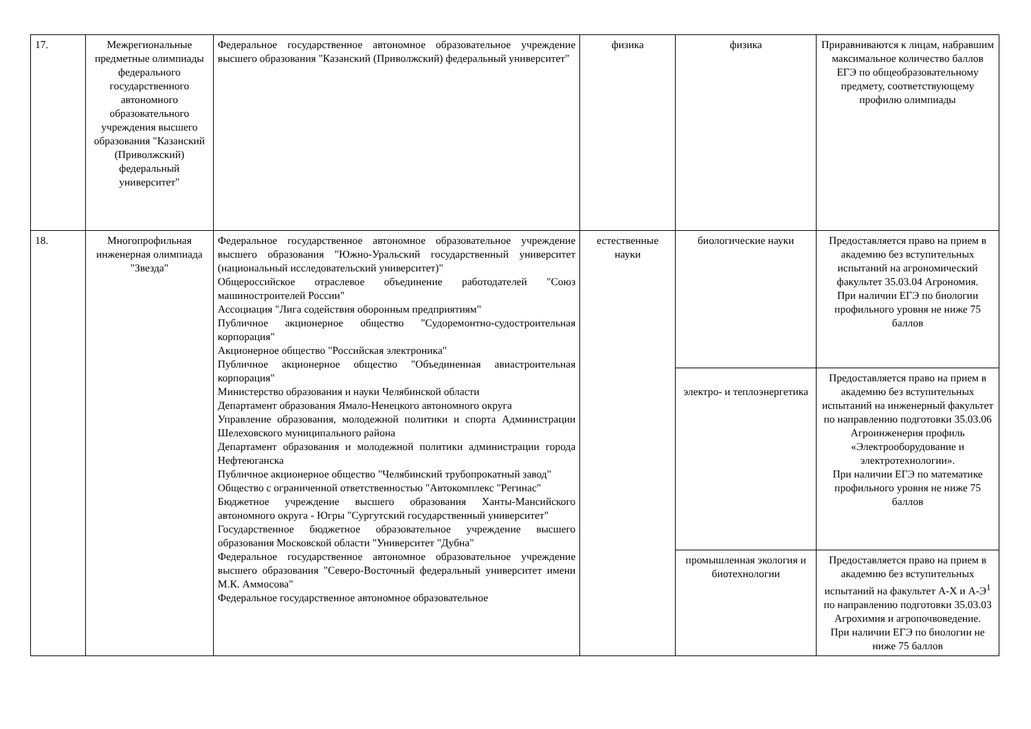| 17. | Межрегиональные предметные олимпиады федерального государственного автономного образовательного учреждения высшего образования "Казанский (Приволжский) федеральный университет" | Федеральное государственное автономное образовательное учреждение высшего образования "Казанский (Приволжский) федеральный университет" | физика | физика | Приравниваются к лицам, набравшим максимальное количество баллов ЕГЭ по общеобразовательному предмету, соответствующему профилю олимпиады |
| 18. | Многопрофильная инженерная олимпиада "Звезда" | Федеральное государственное автономное образовательное учреждение высшего образования "Южно-Уральский государственный университет (национальный исследовательский университет)" Общероссийское отраслевое объединение работодателей "Союз машиностроителей России" Ассоциация "Лига содействия оборонным предприятиям" Публичное акционерное общество "Судоремонтно-судостроительная корпорация" Акционерное общество "Российская электроника" Публичное акционерное общество "Объединенная авиастроительная корпорация" Министерство образования и науки Челябинской области Департамент образования Ямало-Ненецкого автономного округа Управление образования, молодежной политики и спорта Администрации Шелеховского муниципального района Департамент образования и молодежной политики администрации города Нефтеюганска Публичное акционерное общество "Челябинский трубопрокатный завод" Общество с ограниченной ответственностью "Автокомплекс "Регинас" Бюджетное учреждение высшего образования Ханты-Мансийского автономного округа - Югры "Сургутский государственный университет" Государственное бюджетное образовательное учреждение высшего образования Московской области "Университет "Дубна" Федеральное государственное автономное образовательное учреждение высшего образования "Северо-Восточный федеральный университет имени М.К. Аммосова" Федеральное государственное автономное образовательное | естественные науки | биологические науки | Предоставляется право на прием в академию без вступительных испытаний на агрономический факультет 35.03.04 Агрономия. При наличии ЕГЭ по биологии профильного уровня не ниже 75 баллов |
| | | | | электро- и теплоэнергетика | Предоставляется право на прием в академию без вступительных испытаний на инженерный факультет по направлению подготовки 35.03.06 Агроинженерия профиль «Электрооборудование и электротехнологии». При наличии ЕГЭ по математике профильного уровня не ниже 75 баллов |
| | | | | промышленная экология и биотехнологии | Предоставляется право на прием в академию без вступительных испытаний на факультет А-Х и А-Э<sup>1</sup> по направлению подготовки 35.03.03 Агрохимия и агропочвоведение. При наличии ЕГЭ по биологии не ниже 75 баллов |